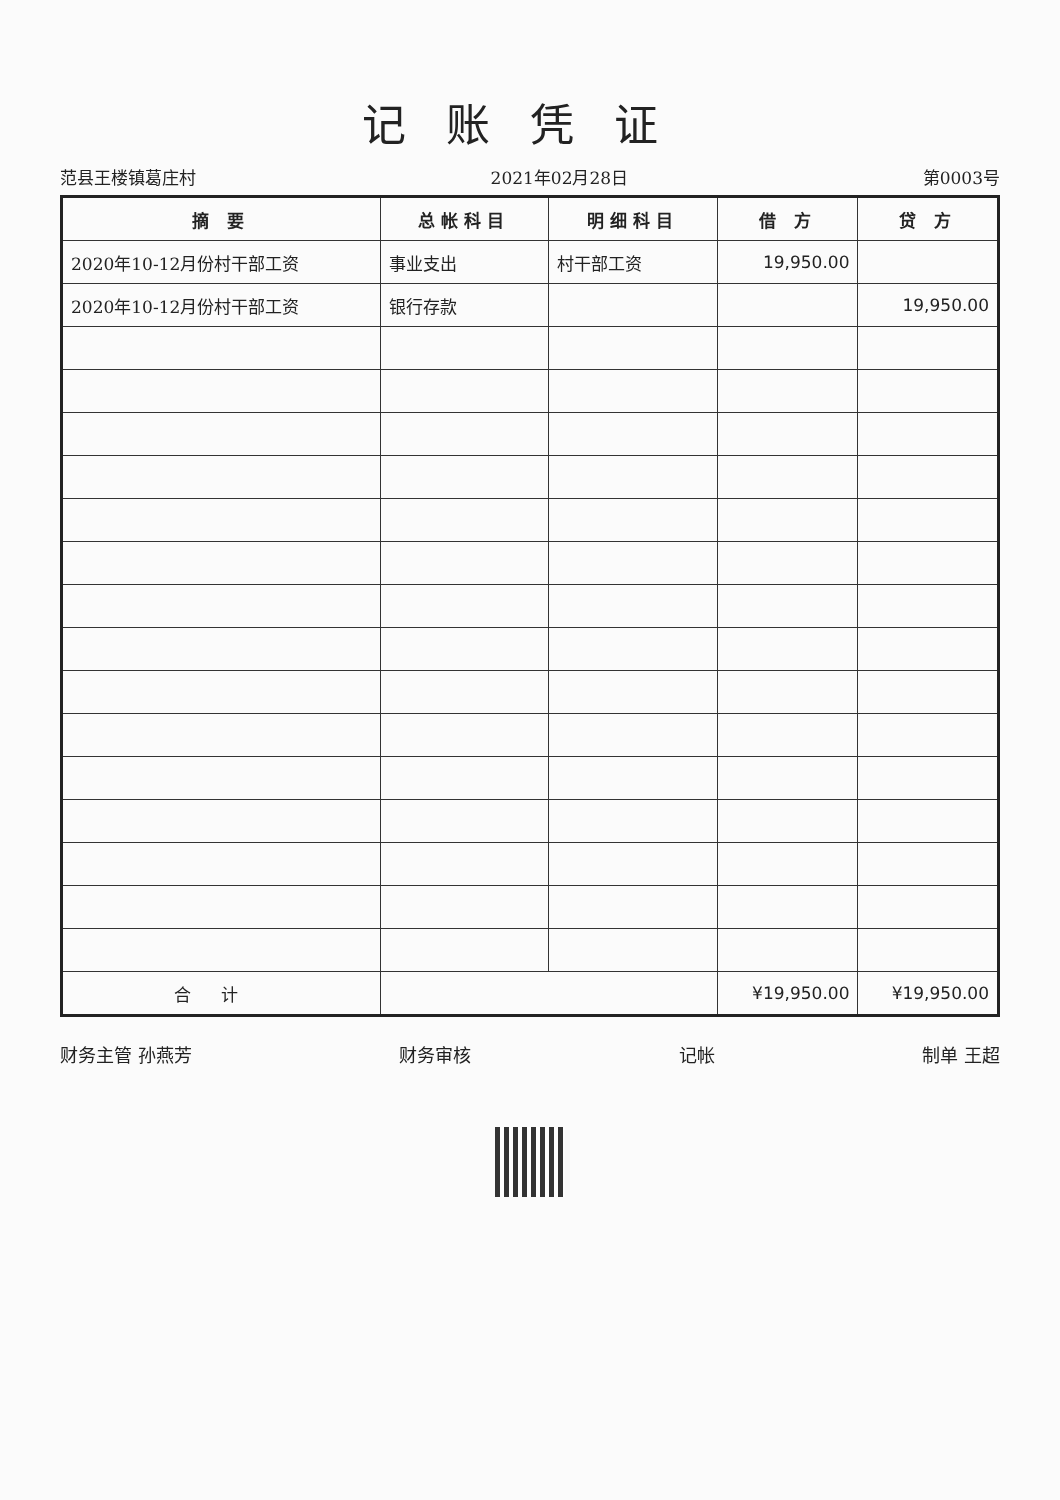记账凭证
范县王楼镇葛庄村 2021年02月28日 第0003号
| 摘 要 | 总帐科目 | 明细科目 | 借 方 | 贷 方 |
| --- | --- | --- | --- | --- |
| 2020年10-12月份村干部工资 | 事业支出 | 村干部工资 | 19,950.00 | |
| 2020年10-12月份村干部工资 | 银行存款 | | | 19,950.00 |
| 合计 | | | ¥19,950.00 | ¥19,950.00 |
财务主管 孙燕芳 财务审核 记帐 制单 王超